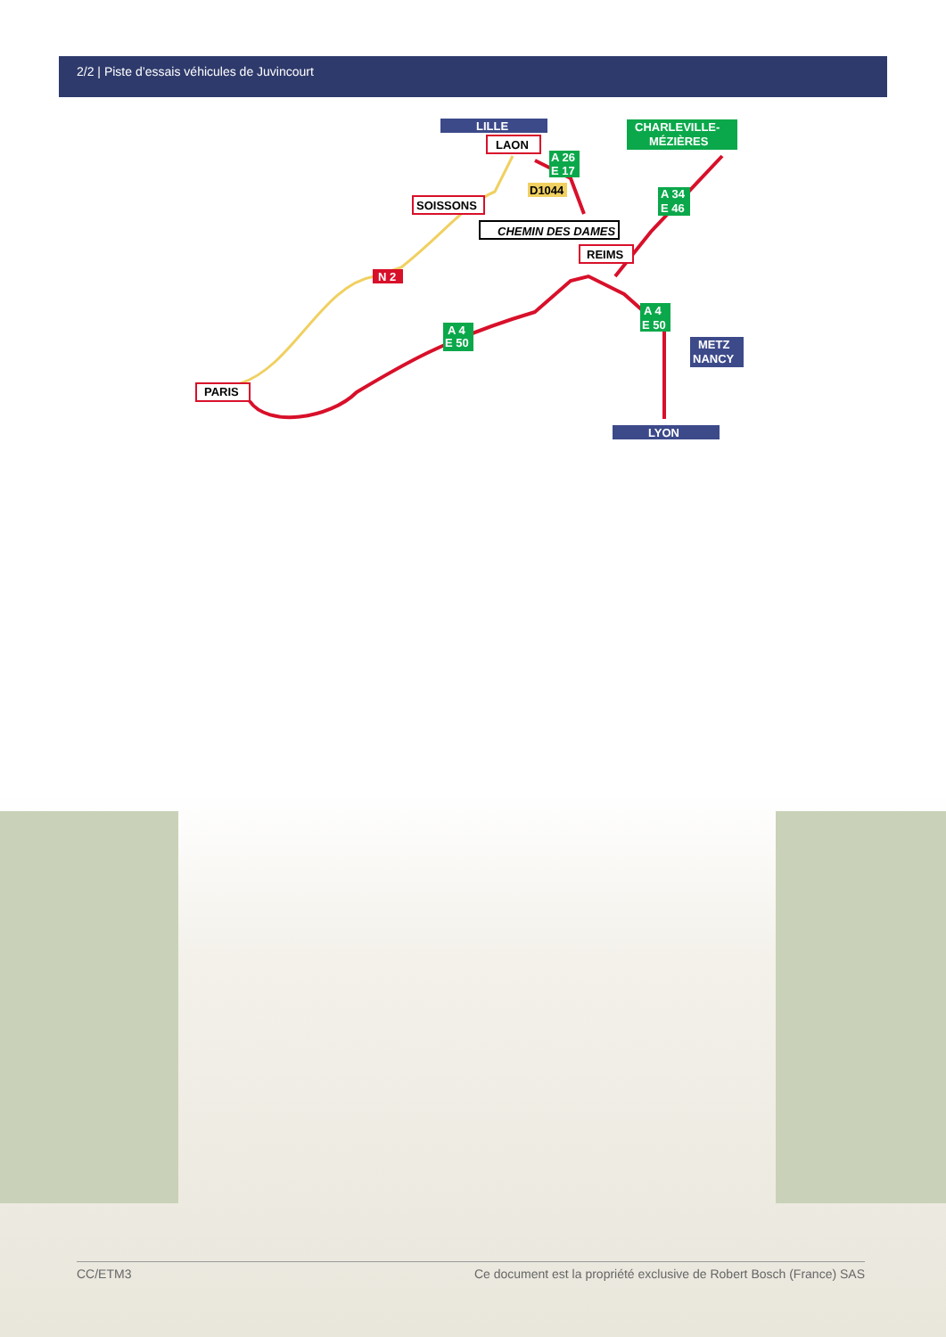2/2 | Piste d’essais véhicules de Juvincourt
LILLE
LAON
CHARLEVILLE-
MÉZIÈRES
A 26
E 17
D1044
SOISSONS
CHEMIN DES DAMES
A 34
E 46
REIMS
N 2
A 4
E 50
A 4
E 50
METZ
NANCY
PARIS
LYON
CC/ETM3 Ce document est la propriété exclusive de Robert Bosch (France) SAS